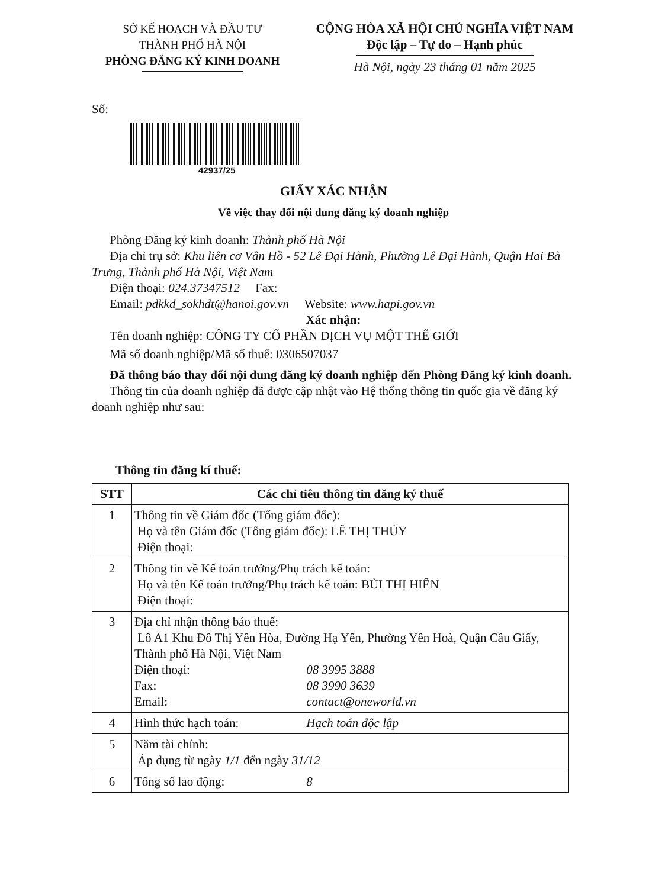SỞ KẾ HOẠCH VÀ ĐẦU TƯ
THÀNH PHỐ HÀ NỘI
PHÒNG ĐĂNG KÝ KINH DOANH
CỘNG HÒA XÃ HỘI CHỦ NGHĨA VIỆT NAM
Độc lập – Tự do – Hạnh phúc
Hà Nội, ngày 23 tháng 01 năm 2025
Số:
42937/25
GIẤY XÁC NHẬN
Về việc thay đổi nội dung đăng ký doanh nghiệp
Phòng Đăng ký kinh doanh: Thành phố Hà Nội
Địa chỉ trụ sở: Khu liên cơ Vân Hồ - 52 Lê Đại Hành, Phường Lê Đại Hành, Quận Hai Bà Trưng, Thành phố Hà Nội, Việt Nam
Điện thoại: 024.37347512 Fax:
Email: pdkkd_sokhdt@hanoi.gov.vn Website: www.hapi.gov.vn
Xác nhận:
Tên doanh nghiệp: CÔNG TY CỔ PHẦN DỊCH VỤ MỘT THẾ GIỚI
Mã số doanh nghiệp/Mã số thuế: 0306507037
Đã thông báo thay đổi nội dung đăng ký doanh nghiệp đến Phòng Đăng ký kinh doanh.
Thông tin của doanh nghiệp đã được cập nhật vào Hệ thống thông tin quốc gia về đăng ký doanh nghiệp như sau:
Thông tin đăng kí thuế:
| STT | Các chỉ tiêu thông tin đăng ký thuế |
| --- | --- |
| 1 | Thông tin về Giám đốc (Tổng giám đốc): Họ và tên Giám đốc (Tổng giám đốc): LÊ THỊ THÚY Điện thoại: |
| 2 | Thông tin về Kế toán trưởng/Phụ trách kế toán: Họ và tên Kế toán trưởng/Phụ trách kế toán: BÙI THỊ HIÊN Điện thoại: |
| 3 | Địa chỉ nhận thông báo thuế: Lô A1 Khu Đô Thị Yên Hòa, Đường Hạ Yên, Phường Yên Hoà, Quận Cầu Giấy, Thành phố Hà Nội, Việt Nam Điện thoại: 08 3995 3888 Fax: 08 3990 3639 Email: contact@oneworld.vn |
| 4 | Hình thức hạch toán: Hạch toán độc lập |
| 5 | Năm tài chính: Áp dụng từ ngày 1/1 đến ngày 31/12 |
| 6 | Tổng số lao động: 8 |